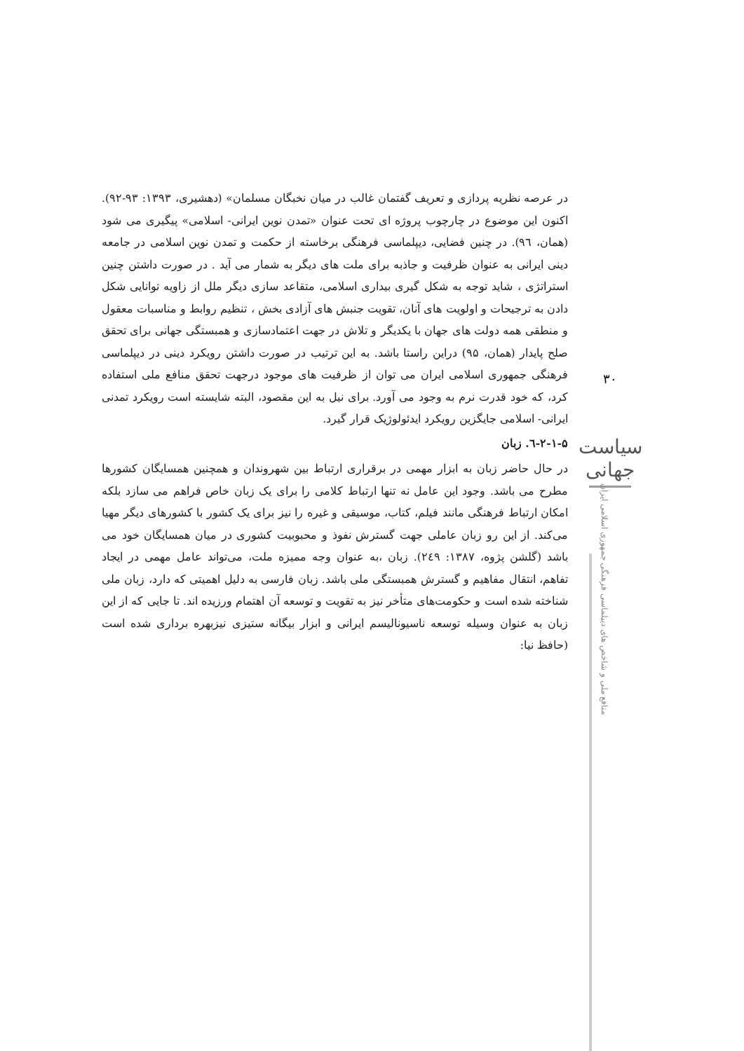در عرصه نظریه پردازی و تعریف گفتمان غالب در میان نخبگان مسلمان» (دهشیری، ۱۳۹۳: ۹۳-۹۲). اکنون این موضوع در چارچوب پروژه ای تحت عنوان «تمدن نوین ایرانی- اسلامی» پیگیری می شود (همان، ٩٦). در چنین فضایی، دیپلماسی فرهنگی برخاسته از حکمت و تمدن نوین اسلامی در جامعه دینی ایرانی به عنوان ظرفیت و جاذبه برای ملت های دیگر به شمار می آید . در صورت داشتن چنین استراتژی ، شاید توجه به شکل گیری بیداری اسلامی، متقاعد سازی دیگر ملل از زاویه توانایی شکل دادن به ترجیحات و اولویت های آنان، تقویت جنبش های آزادی بخش ، تنظیم روابط و مناسبات معقول و منطقی همه دولت های جهان با یکدیگر و تلاش در جهت اعتمادسازی و همبستگی جهانی برای تحقق صلح پایدار (همان، ۹۵) دراین راستا باشد. به این ترتیب در صورت داشتن رویکرد دینی در دیپلماسی فرهنگی جمهوری اسلامی ایران می توان از ظرفیت های موجود درجهت تحقق منافع ملی استفاده کرد، که خود قدرت نرم به وجود می آورد. برای نیل به این مقصود، البته شایسته است رویکرد تمدنی ایرانی- اسلامی جایگزین رویکرد ایدئولوژیک قرار گیرد.
۲-۱-۵-٦. زبان
در حال حاضر زبان به ابزار مهمی در برقراری ارتباط بین شهروندان و همچنین همسایگان کشورها مطرح می باشد. وجود این عامل نه تنها ارتباط کلامی را برای یک زبان خاص فراهم می سازد بلکه امکان ارتباط فرهنگی مانند فیلم، کتاب، موسیقی و غیره را نیز برای یک کشور با کشورهای دیگر مهیا می‌کند. از این رو زبان عاملی جهت گسترش نفوذ و محبوبیت کشوری در میان همسایگان خود می باشد (گلشن پژوه، ۱۳۸۷: ٢٤٩). زبان ،به عنوان وجه ممیزه ملت، می‌تواند عامل مهمی در ایجاد تفاهم، انتقال مفاهیم و گسترش همبستگی ملی باشد. زبان فارسی به دلیل اهمیتی که دارد، زبان ملی شناخته شده است و حکومت‌های متأخر نیز به تقویت و توسعه آن اهتمام ورزیده اند. تا جایی که از این زبان به عنوان وسیله توسعه ناسیونالیسم ایرانی و ابزار بیگانه ستیزی نیزبهره برداری شده است (حافظ نیا:
۳۰
سیاست جهانی
منافع ملی و شاخص های دیپلماسی فرهنگی جمهوری اسلامی ایران